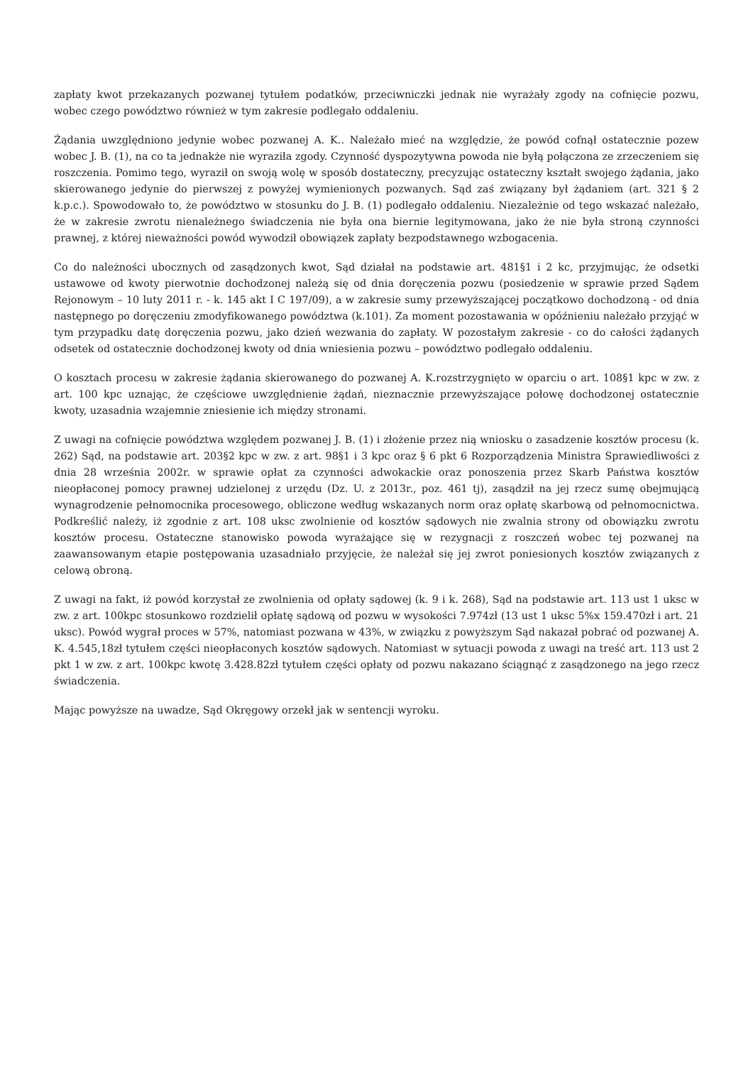zapłaty kwot przekazanych pozwanej tytułem podatków, przeciwniczki jednak nie wyrażały zgody na cofnięcie pozwu, wobec czego powództwo również w tym zakresie podlegało oddaleniu.
Żądania uwzględniono jedynie wobec pozwanej A. K.. Należało mieć na względzie, że powód cofnął ostatecznie pozew wobec J. B. (1), na co ta jednakże nie wyraziła zgody. Czynność dyspozytywna powoda nie byłą połączona ze zrzeczeniem się roszczenia. Pomimo tego, wyraził on swoją wolę w sposób dostateczny, precyzując ostateczny kształt swojego żądania, jako skierowanego jedynie do pierwszej z powyżej wymienionych pozwanych. Sąd zaś związany był żądaniem (art. 321 § 2 k.p.c.). Spowodowało to, że powództwo w stosunku do J. B. (1) podlegało oddaleniu. Niezależnie od tego wskazać należało, że w zakresie zwrotu nienależnego świadczenia nie była ona biernie legitymowana, jako że nie była stroną czynności prawnej, z której nieważności powód wywodził obowiązek zapłaty bezpodstawnego wzbogacenia.
Co do należności ubocznych od zasądzonych kwot, Sąd działał na podstawie art. 481§1 i 2 kc, przyjmując, że odsetki ustawowe od kwoty pierwotnie dochodzonej należą się od dnia doręczenia pozwu (posiedzenie w sprawie przed Sądem Rejonowym – 10 luty 2011 r. - k. 145 akt I C 197/09), a w zakresie sumy przewyższającej początkowo dochodzoną - od dnia następnego po doręczeniu zmodyfikowanego powództwa (k.101). Za moment pozostawania w opóźnieniu należało przyjąć w tym przypadku datę doręczenia pozwu, jako dzień wezwania do zapłaty. W pozostałym zakresie - co do całości żądanych odsetek od ostatecznie dochodzonej kwoty od dnia wniesienia pozwu – powództwo podlegało oddaleniu.
O kosztach procesu w zakresie żądania skierowanego do pozwanej A. K.rozstrzygnięto w oparciu o art. 108§1 kpc w zw. z art. 100 kpc uznając, że częściowe uwzględnienie żądań, nieznacznie przewyższające połowę dochodzonej ostatecznie kwoty, uzasadnia wzajemnie zniesienie ich między stronami.
Z uwagi na cofnięcie powództwa względem pozwanej J. B. (1) i złożenie przez nią wniosku o zasadzenie kosztów procesu (k. 262) Sąd, na podstawie art. 203§2 kpc w zw. z art. 98§1 i 3 kpc oraz § 6 pkt 6 Rozporządzenia Ministra Sprawiedliwości z dnia 28 września 2002r. w sprawie opłat za czynności adwokackie oraz ponoszenia przez Skarb Państwa kosztów nieopłaconej pomocy prawnej udzielonej z urzędu (Dz. U. z 2013r., poz. 461 tj), zasądził na jej rzecz sumę obejmującą wynagrodzenie pełnomocnika procesowego, obliczone według wskazanych norm oraz opłatę skarbową od pełnomocnictwa. Podkreślić należy, iż zgodnie z art. 108 uksc zwolnienie od kosztów sądowych nie zwalnia strony od obowiązku zwrotu kosztów procesu. Ostateczne stanowisko powoda wyrażające się w rezygnacji z roszczeń wobec tej pozwanej na zaawansowanym etapie postępowania uzasadniało przyjęcie, że należał się jej zwrot poniesionych kosztów związanych z celową obroną.
Z uwagi na fakt, iż powód korzystał ze zwolnienia od opłaty sądowej (k. 9 i k. 268), Sąd na podstawie art. 113 ust 1 uksc w zw. z art. 100kpc stosunkowo rozdzielił opłatę sądową od pozwu w wysokości 7.974zł (13 ust 1 uksc 5%x 159.470zł i art. 21 uksc). Powód wygrał proces w 57%, natomiast pozwana w 43%, w związku z powyższym Sąd nakazał pobrać od pozwanej A. K. 4.545,18zł tytułem części nieopłaconych kosztów sądowych. Natomiast w sytuacji powoda z uwagi na treść art. 113 ust 2 pkt 1 w zw. z art. 100kpc kwotę 3.428.82zł tytułem części opłaty od pozwu nakazano ściągnąć z zasądzonego na jego rzecz świadczenia.
Mając powyższe na uwadze, Sąd Okręgowy orzekł jak w sentencji wyroku.